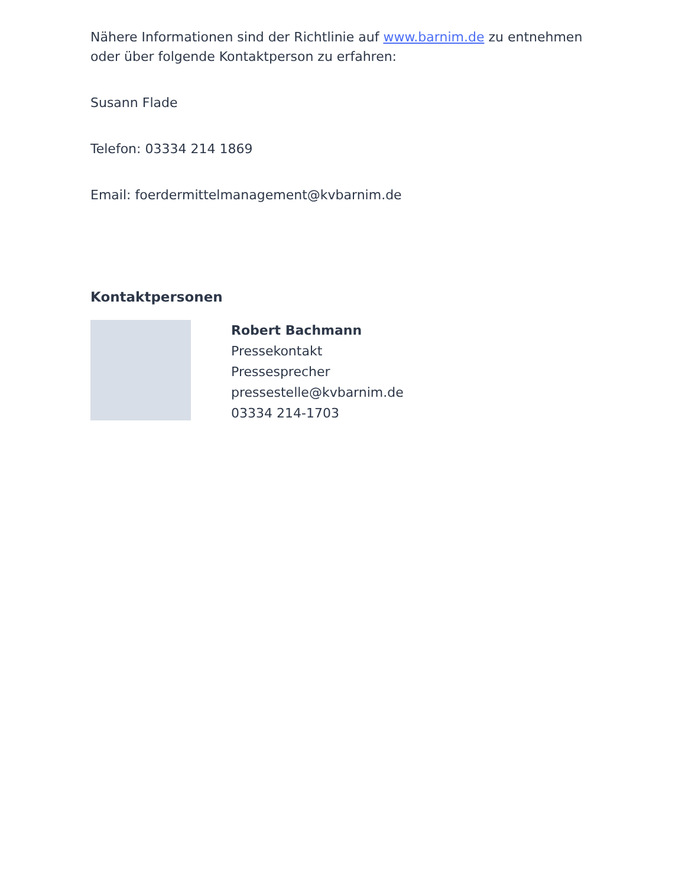Nähere Informationen sind der Richtlinie auf www.barnim.de zu entnehmen oder über folgende Kontaktperson zu erfahren:
Susann Flade
Telefon: 03334 214 1869
Email: foerdermittelmanagement@kvbarnim.de
Kontaktpersonen
Robert Bachmann
Pressekontakt
Pressesprecher
pressestelle@kvbarnim.de
03334 214-1703